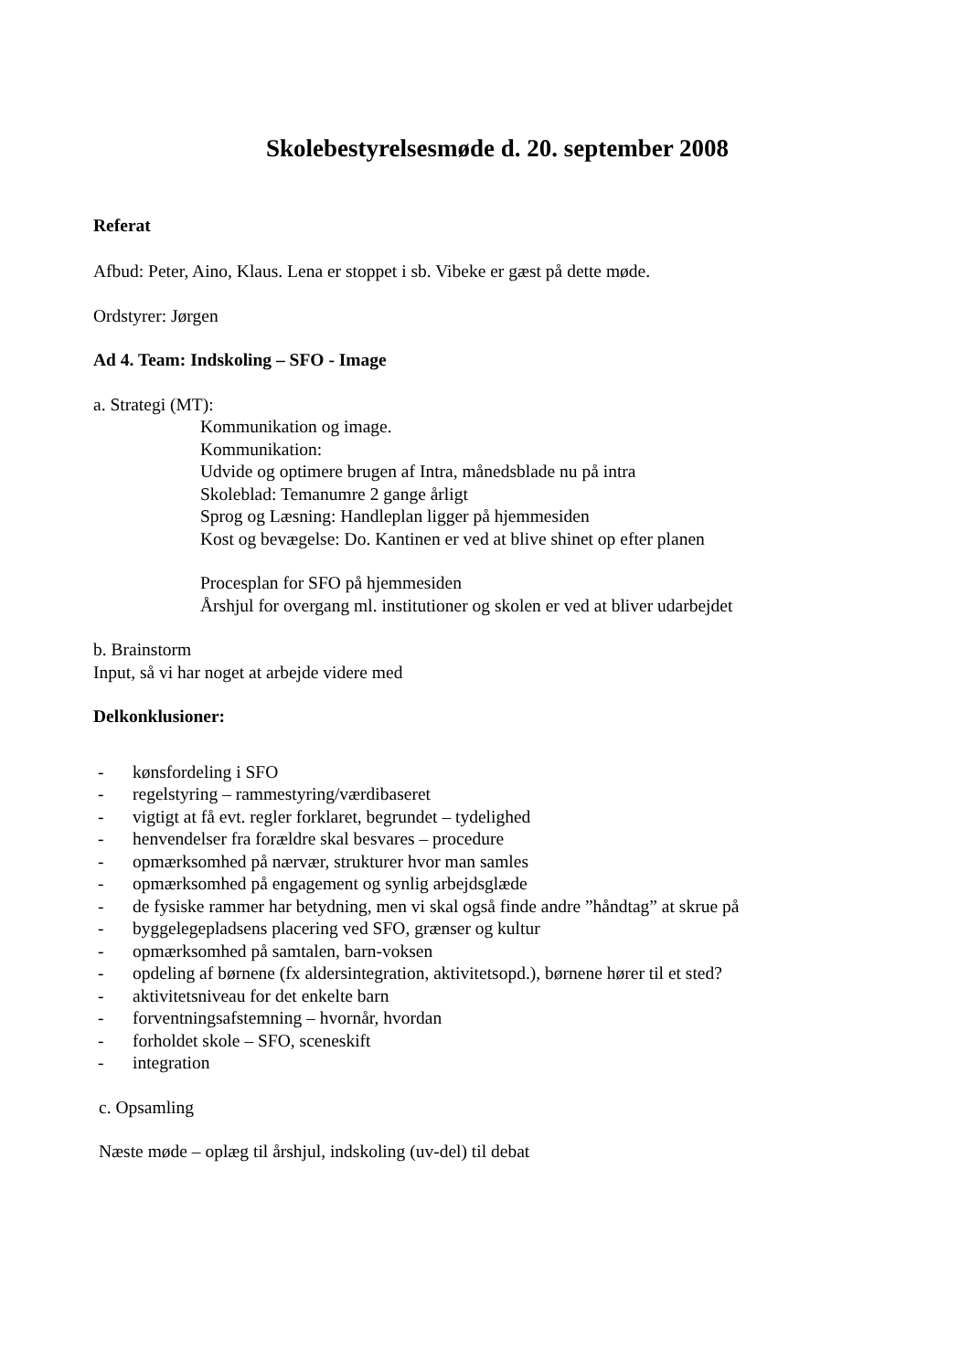Skolebestyrelsesmøde d. 20. september 2008
Referat
Afbud: Peter, Aino, Klaus. Lena er stoppet i sb. Vibeke er gæst på dette møde.
Ordstyrer: Jørgen
Ad 4. Team: Indskoling – SFO - Image
a. Strategi (MT):
Kommunikation og image.
Kommunikation:
Udvide og optimere brugen af Intra, månedsblade nu på intra
Skoleblad: Temanumre 2 gange årligt
Sprog og Læsning: Handleplan ligger på hjemmesiden
Kost og bevægelse: Do. Kantinen er ved at blive shinet op efter planen
Procesplan for SFO på hjemmesiden
Årshjul for overgang ml. institutioner og skolen er ved at bliver udarbejdet
b. Brainstorm
Input, så vi har noget at arbejde videre med
Delkonklusioner:
- kønsfordeling i SFO
- regelstyring – rammestyring/værdibaseret
- vigtigt at få evt. regler forklaret, begrundet – tydelighed
- henvendelser fra forældre skal besvares – procedure
- opmærksomhed på nærvær, strukturer hvor man samles
- opmærksomhed på engagement og synlig arbejdsglæde
- de fysiske rammer har betydning, men vi skal også finde andre ”håndtag” at skrue på
- byggelegepladsens placering ved SFO, grænser og kultur
- opmærksomhed på samtalen, barn-voksen
- opdeling af børnene (fx aldersintegration, aktivitetsopd.), børnene hører til et sted?
- aktivitetsniveau for det enkelte barn
- forventningsafstemning – hvornår, hvordan
- forholdet skole – SFO, sceneskift
- integration
c. Opsamling
Næste møde – oplæg til årshjul, indskoling (uv-del) til debat